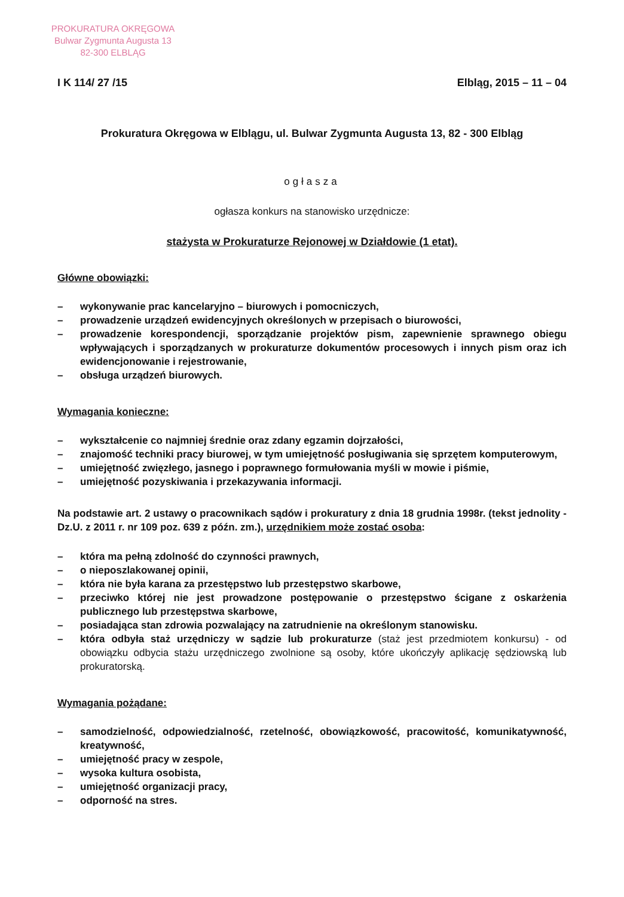PROKURATURA OKRĘGOWA
Bulwar Zygmunta Augusta 13
82-300 ELBLĄG
I K 114/ 27 /15 Elbląg, 2015 – 11 – 04
Prokuratura Okręgowa w Elblągu, ul. Bulwar Zygmunta Augusta 13, 82 - 300 Elbląg
ogłasza
ogłasza konkurs na stanowisko urzędnicze:
stażysta w Prokuraturze Rejonowej w Działdowie (1 etat).
Główne obowiązki:
– wykonywanie prac kancelaryjno – biurowych i pomocniczych,
– prowadzenie urządzeń ewidencyjnych określonych w przepisach o biurowości,
– prowadzenie korespondencji, sporządzanie projektów pism, zapewnienie sprawnego obiegu wpływających i sporządzanych w prokuraturze dokumentów procesowych i innych pism oraz ich ewidencjonowanie i rejestrowanie,
– obsługa urządzeń biurowych.
Wymagania konieczne:
– wykształcenie co najmniej średnie oraz zdany egzamin dojrzałości,
– znajomość techniki pracy biurowej, w tym umiejętność posługiwania się sprzętem komputerowym,
– umiejętność zwięzłego, jasnego i poprawnego formułowania myśli w mowie i piśmie,
– umiejętność pozyskiwania i przekazywania informacji.
Na podstawie art. 2 ustawy o pracownikach sądów i prokuratury z dnia 18 grudnia 1998r. (tekst jednolity - Dz.U. z 2011 r. nr 109 poz. 639 z późn. zm.), urzędnikiem może zostać osoba:
– która ma pełną zdolność do czynności prawnych,
– o nieposzlakowanej opinii,
– która nie była karana za przestępstwo lub przestępstwo skarbowe,
– przeciwko której nie jest prowadzone postępowanie o przestępstwo ścigane z oskarżenia publicznego lub przestępstwa skarbowe,
– posiadająca stan zdrowia pozwalający na zatrudnienie na określonym stanowisku.
– która odbyła staż urzędniczy w sądzie lub prokuraturze (staż jest przedmiotem konkursu) - od obowiązku odbycia stażu urzędniczego zwolnione są osoby, które ukończyły aplikację sędziowską lub prokuratorską.
Wymagania pożądane:
– samodzielność, odpowiedzialność, rzetelność, obowiązkowość, pracowitość, komunikatywność, kreatywność,
– umiejętność pracy w zespole,
– wysoka kultura osobista,
– umiejętność organizacji pracy,
– odporność na stres.